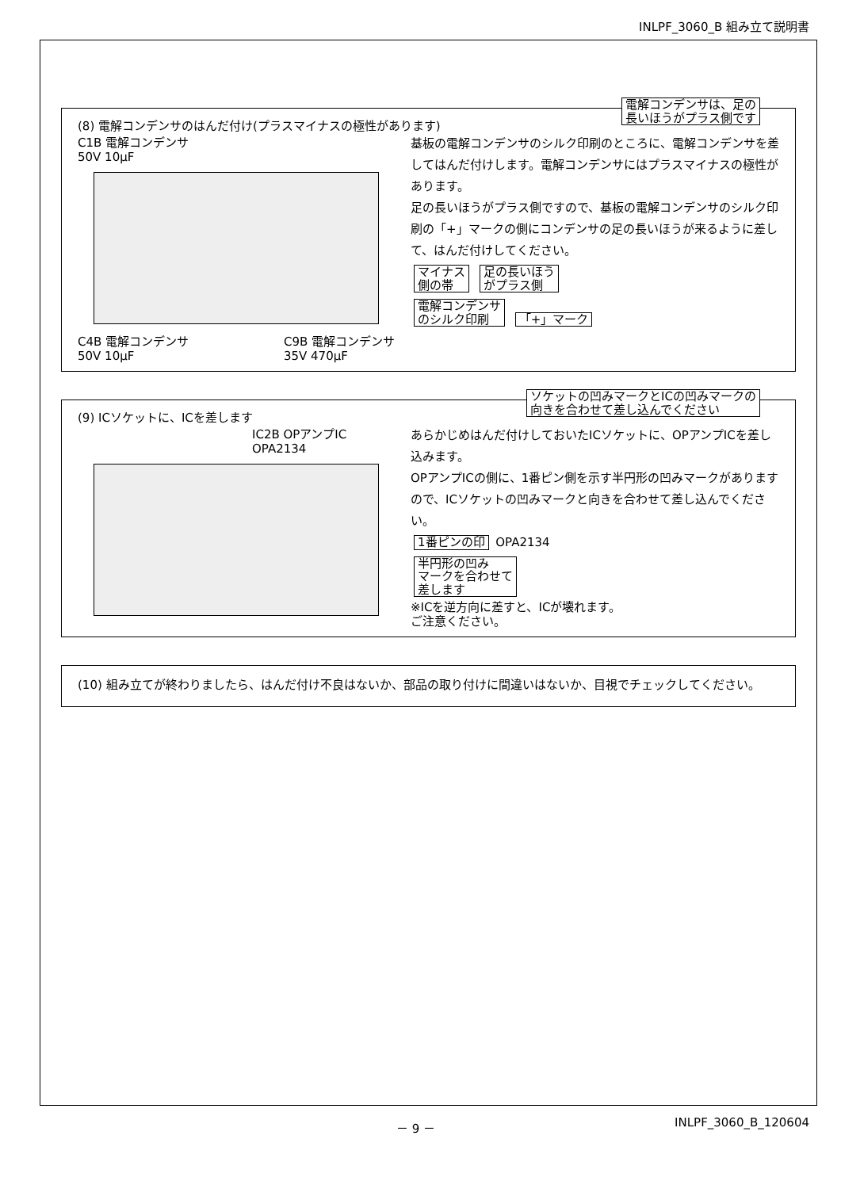INLPF_3060_B 組み立て説明書
電解コンデンサは、足の
長いほうがプラス側です
(8) 電解コンデンサのはんだ付け(プラスマイナスの極性があります)
C1B 電解コンデンサ
50V 10μF
C4B 電解コンデンサ
50V 10μF C9B 電解コンデンサ
35V 470μF
基板の電解コンデンサのシルク印刷のところに、電解コンデンサを差してはんだ付けします。電解コンデンサにはプラスマイナスの極性があります。
足の長いほうがプラス側ですので、基板の電解コンデンサのシルク印刷の「+」マークの側にコンデンサの足の長いほうが来るように差して、はんだ付けしてください。
マイナス
側の帯 足の長いほう
がプラス側
電解コンデンサ
のシルク印刷 「+」マーク
ソケットの凹みマークとICの凹みマークの
向きを合わせて差し込んでください
(9) ICソケットに、ICを差します
IC2B OPアンプIC
OPA2134
あらかじめはんだ付けしておいたICソケットに、OPアンプICを差し込みます。
OPアンプICの側に、1番ピン側を示す半円形の凹みマークがありますので、ICソケットの凹みマークと向きを合わせて差し込んでください。
1番ピンの印 OPA2134
半円形の凹み
マークを合わせて
差します
※ICを逆方向に差すと、ICが壊れます。
ご注意ください。
(10) 組み立てが終わりましたら、はんだ付け不良はないか、部品の取り付けに間違いはないか、目視でチェックしてください。
－ 9 － INLPF_3060_B_120604